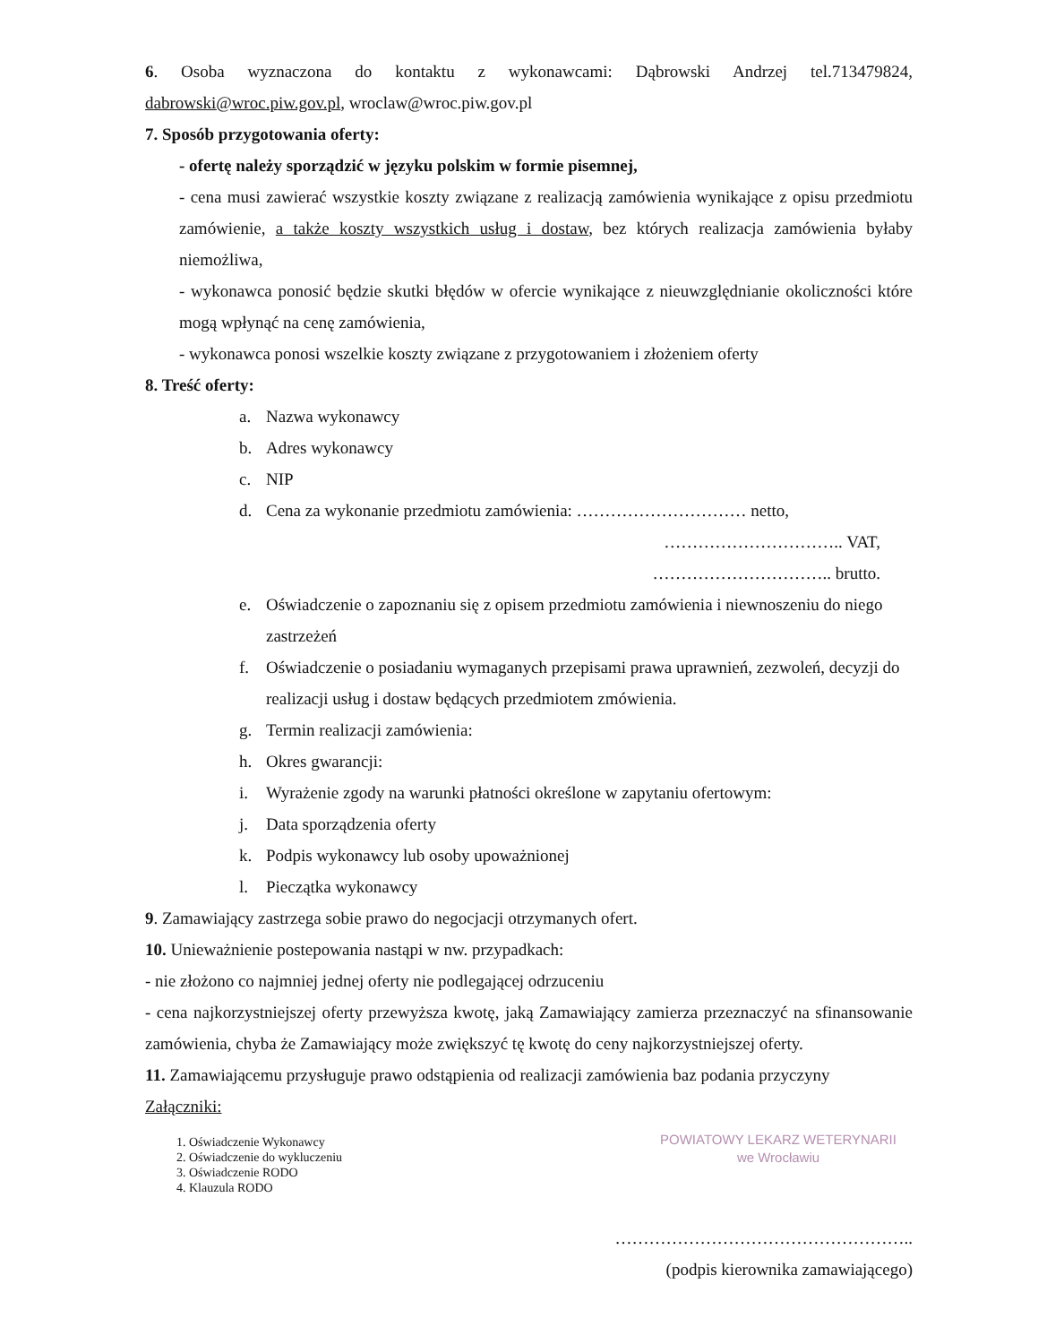6. Osoba wyznaczona do kontaktu z wykonawcami: Dąbrowski Andrzej tel.713479824, dabrowski@wroc.piw.gov.pl, wroclaw@wroc.piw.gov.pl
7. Sposób przygotowania oferty:
- ofertę należy sporządzić w języku polskim w formie pisemnej,
- cena musi zawierać wszystkie koszty związane z realizacją zamówienia wynikające z opisu przedmiotu zamówienie, a także koszty wszystkich usług i dostaw, bez których realizacja zamówienia byłaby niemożliwa,
- wykonawca ponosić będzie skutki błędów w ofercie wynikające z nieuwzględnianie okoliczności które mogą wpłynąć na cenę zamówienia,
- wykonawca ponosi wszelkie koszty związane z przygotowaniem i złożeniem oferty
8. Treść oferty:
a. Nazwa wykonawcy
b. Adres wykonawcy
c. NIP
d. Cena za wykonanie przedmiotu zamówienia: ………………………… netto,
………………………….. VAT,
………………………….. brutto.
e. Oświadczenie o zapoznaniu się z opisem przedmiotu zamówienia i niewnoszeniu do niego zastrzeżeń
f. Oświadczenie o posiadaniu wymaganych przepisami prawa uprawnień, zezwoleń, decyzji do realizacji usług i dostaw będących przedmiotem zmówienia.
g. Termin realizacji zamówienia:
h. Okres gwarancji:
i. Wyrażenie zgody na warunki płatności określone w zapytaniu ofertowym:
j. Data sporządzenia oferty
k. Podpis wykonawcy lub osoby upoważnionej
l. Pieczątka wykonawcy
9. Zamawiający zastrzega sobie prawo do negocjacji otrzymanych ofert.
10. Unieważnienie postepowania nastąpi w nw. przypadkach:
- nie złożono co najmniej jednej oferty nie podlegającej odrzuceniu
- cena najkorzystniejszej oferty przewyższa kwotę, jaką Zamawiający zamierza przeznaczyć na sfinansowanie zamówienia, chyba że Zamawiający może zwiększyć tę kwotę do ceny najkorzystniejszej oferty.
11. Zamawiającemu przysługuje prawo odstąpienia od realizacji zamówienia baz podania przyczyny
Załączniki:
1. Oświadczenie Wykonawcy
2. Oświadczenie do wykluczeniu
3. Oświadczenie RODO
4. Klauzula RODO
POWIATOWY LEKARZ WETERYNARII
we Wrocławiu
……………………………………………..
(podpis kierownika zamawiającego)